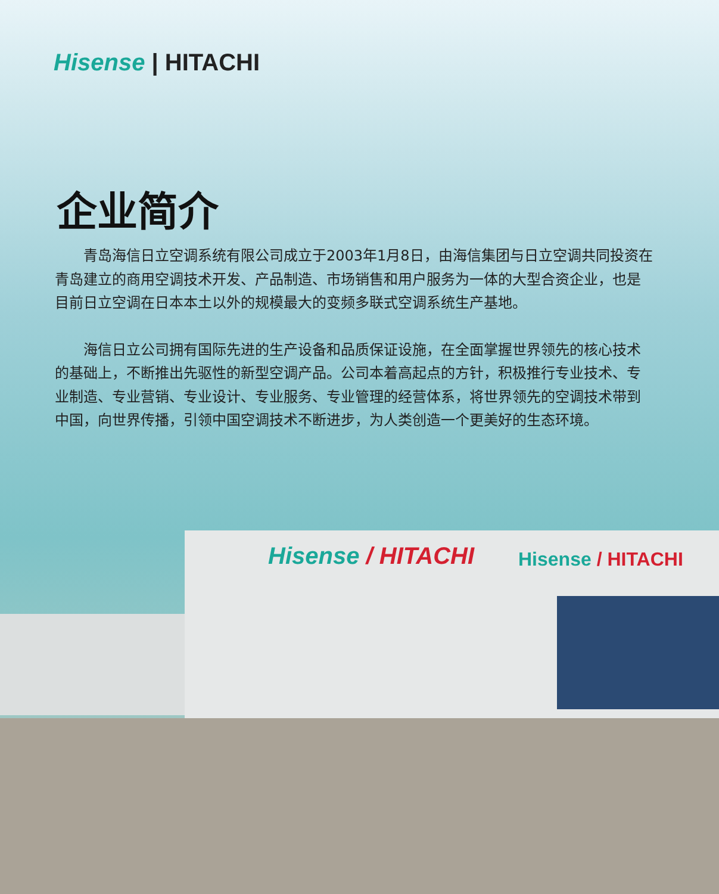Hisense | HITACHI
企业简介
青岛海信日立空调系统有限公司成立于2003年1月8日，由海信集团与日立空调共同投资在青岛建立的商用空调技术开发、产品制造、市场销售和用户服务为一体的大型合资企业，也是目前日立空调在日本本土以外的规模最大的变频多联式空调系统生产基地。
海信日立公司拥有国际先进的生产设备和品质保证设施，在全面掌握世界领先的核心技术的基础上，不断推出先驱性的新型空调产品。公司本着高起点的方针，积极推行专业技术、专业制造、专业营销、专业设计、专业服务、专业管理的经营体系，将世界领先的空调技术带到中国，向世界传播，引领中国空调技术不断进步，为人类创造一个更美好的生态环境。
Hisense / HITACHI Hisense / HITACHI